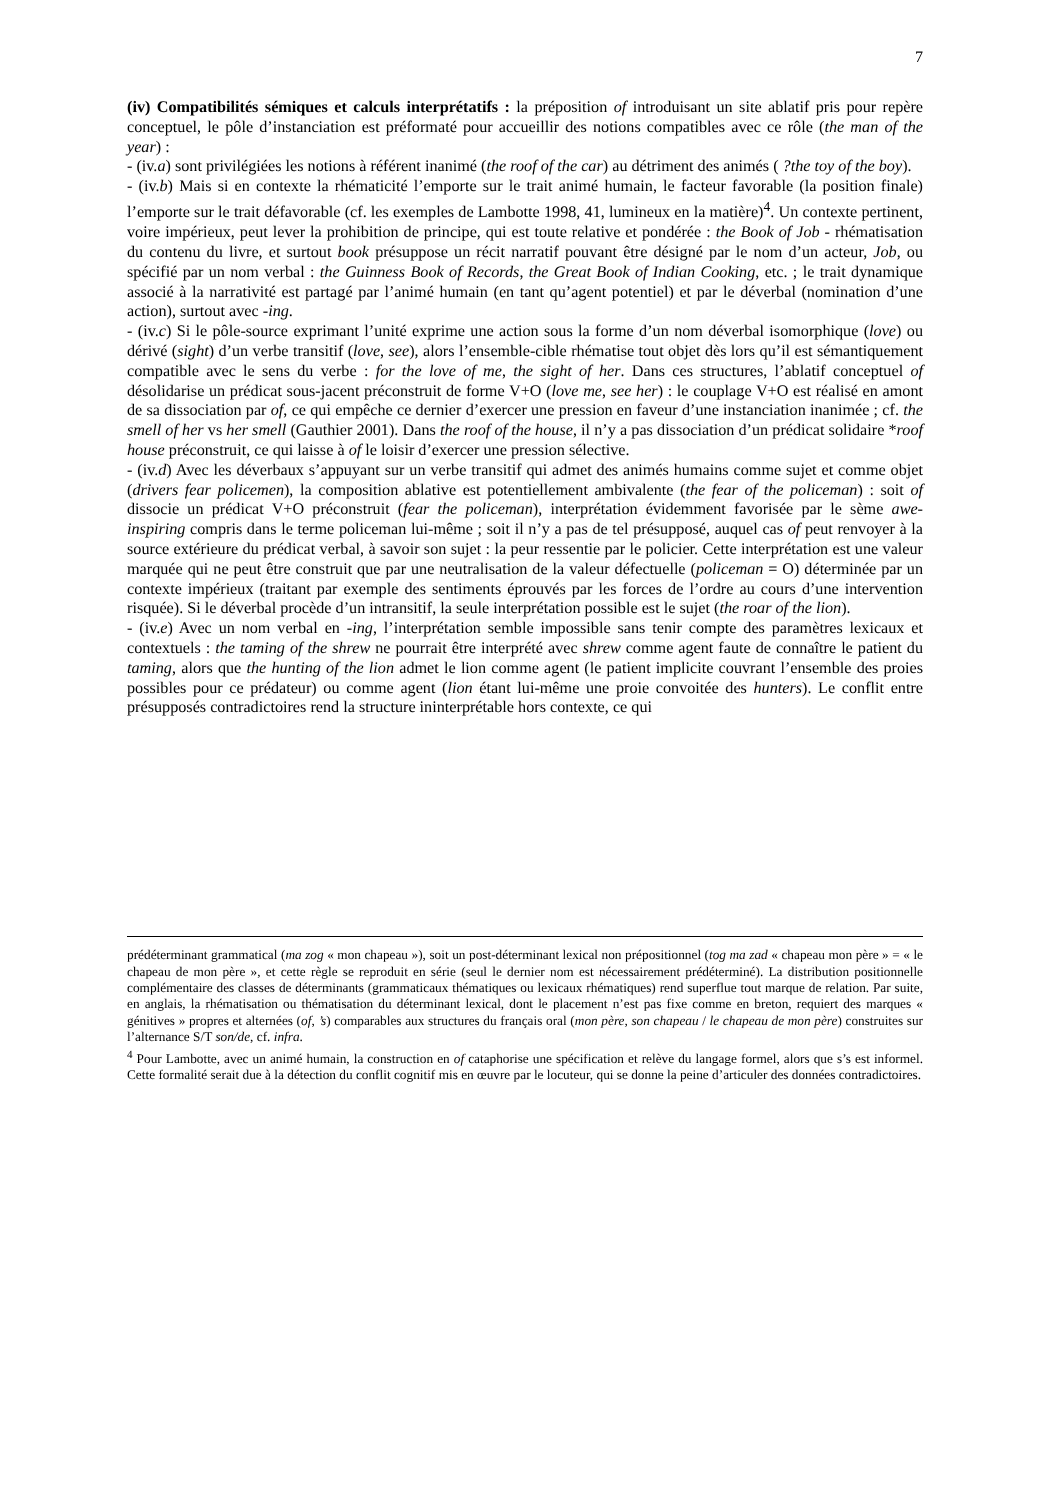7
(iv) Compatibilités sémiques et calculs interprétatifs : la préposition of introduisant un site ablatif pris pour repère conceptuel, le pôle d’instanciation est préformaté pour accueillir des notions compatibles avec ce rôle (the man of the year) :
- (iv.a) sont privilégiées les notions à référent inanimé (the roof of the car) au détriment des animés ( ?the toy of the boy).
- (iv.b) Mais si en contexte la rhématicité l’emporte sur le trait animé humain, le facteur favorable (la position finale) l’emporte sur le trait défavorable (cf. les exemples de Lambotte 1998, 41, lumineux en la matière)<sup>4</sup>. Un contexte pertinent, voire impérieux, peut lever la prohibition de principe, qui est toute relative et pondérée : the Book of Job - rhématisation du contenu du livre, et surtout book présuppose un récit narratif pouvant être désigné par le nom d’un acteur, Job, ou spécifié par un nom verbal : the Guinness Book of Records, the Great Book of Indian Cooking, etc. ; le trait dynamique associé à la narrativité est partagé par l’animé humain (en tant qu’agent potentiel) et par le déverbal (nomination d’une action), surtout avec -ing.
- (iv.c) Si le pôle-source exprimant l’unité exprime une action sous la forme d’un nom déverbal isomorphique (love) ou dérivé (sight) d’un verbe transitif (love, see), alors l’ensemble-cible rhématise tout objet dès lors qu’il est sémantiquement compatible avec le sens du verbe : for the love of me, the sight of her. Dans ces structures, l’ablatif conceptuel of désolidarise un prédicat sous-jacent préconstruit de forme V+O (love me, see her) : le couplage V+O est réalisé en amont de sa dissociation par of, ce qui empêche ce dernier d’exercer une pression en faveur d’une instanciation inanimée ; cf. the smell of her vs her smell (Gauthier 2001). Dans the roof of the house, il n’y a pas dissociation d’un prédicat solidaire *roof house préconstruit, ce qui laisse à of le loisir d’exercer une pression sélective.
- (iv.d) Avec les déverbaux s’appuyant sur un verbe transitif qui admet des animés humains comme sujet et comme objet (drivers fear policemen), la composition ablative est potentiellement ambivalente (the fear of the policeman) : soit of dissocie un prédicat V+O préconstruit (fear the policeman), interprétation évidemment favorisée par le sème awe-inspiring compris dans le terme policeman lui-même ; soit il n’y a pas de tel présupposé, auquel cas of peut renvoyer à la source extérieure du prédicat verbal, à savoir son sujet : la peur ressentie par le policier. Cette interprétation est une valeur marquée qui ne peut être construit que par une neutralisation de la valeur défectuelle (policeman = O) déterminée par un contexte impérieux (traitant par exemple des sentiments éprouvés par les forces de l’ordre au cours d’une intervention risquée). Si le déverbal procède d’un intransitif, la seule interprétation possible est le sujet (the roar of the lion).
- (iv.e) Avec un nom verbal en -ing, l’interprétation semble impossible sans tenir compte des paramètres lexicaux et contextuels : the taming of the shrew ne pourrait être interprété avec shrew comme agent faute de connaître le patient du taming, alors que the hunting of the lion admet le lion comme agent (le patient implicite couvrant l’ensemble des proies possibles pour ce prédateur) ou comme agent (lion étant lui-même une proie convoitée des hunters). Le conflit entre présupposés contradictoires rend la structure ininterprétable hors contexte, ce qui
prédéterminant grammatical (ma zog « mon chapeau »), soit un post-déterminant lexical non prépositionnel (tog ma zad « chapeau mon père » = « le chapeau de mon père », et cette règle se reproduit en série (seul le dernier nom est nécessairement prédéterminé). La distribution positionnelle complémentaire des classes de déterminants (grammaticaux thématiques ou lexicaux rhématiques) rend superflue tout marque de relation. Par suite, en anglais, la rhématisation ou thématisation du déterminant lexical, dont le placement n’est pas fixe comme en breton, requiert des marques « génitives » propres et alternées (of, ’s) comparables aux structures du français oral (mon père, son chapeau / le chapeau de mon père) construites sur l’alternance S/T son/de, cf. infra.
<sup>4</sup> Pour Lambotte, avec un animé humain, la construction en of cataphorise une spécification et relève du langage formel, alors que s’s est informel. Cette formalité serait due à la détection du conflit cognitif mis en œuvre par le locuteur, qui se donne la peine d’articuler des données contradictoires.